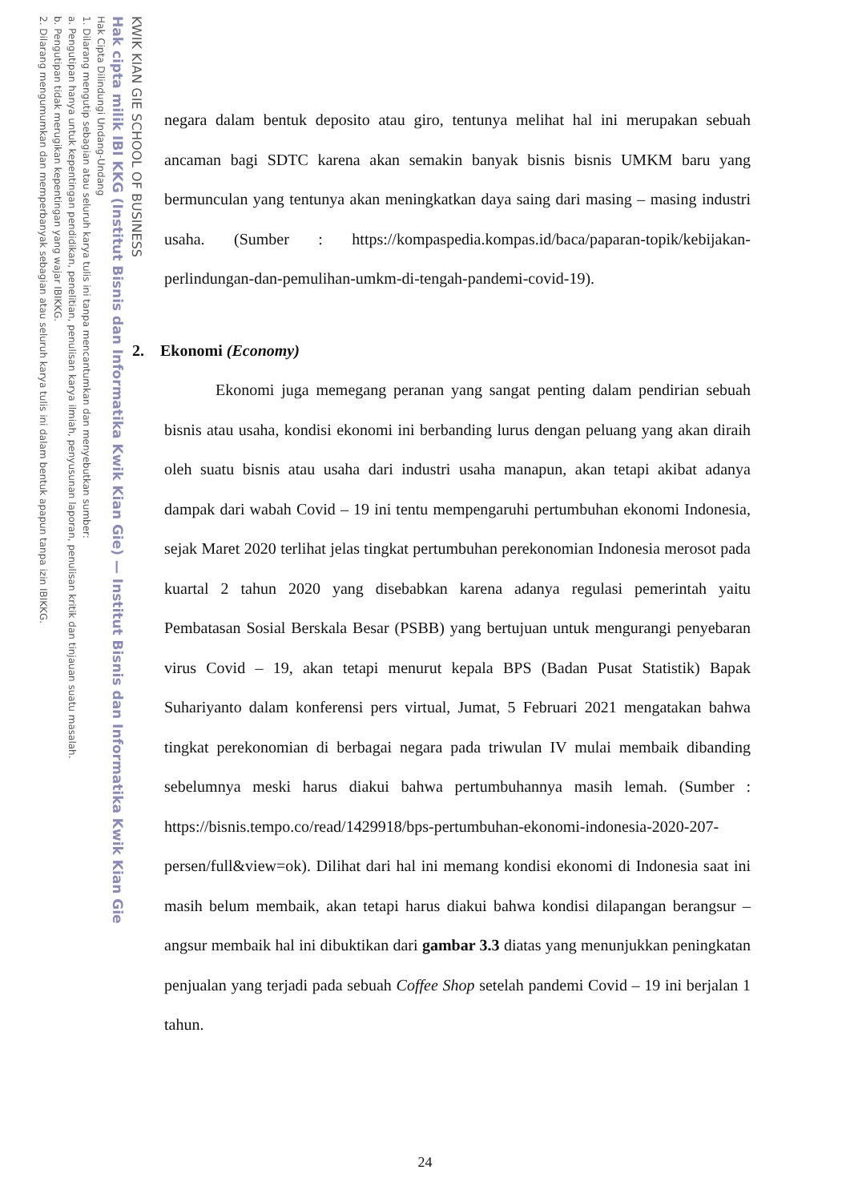KWIK KIAN GIE SCHOOL OF BUSINESS
Hak cipta milik IBI KKG (Institut Bisnis dan Informatika Kwik Kian Gie) — Institut Bisnis dan Informatika Kwik Kian Gie
Hak Cipta Dilindungi Undang-Undang
1. Dilarang mengutip sebagian atau seluruh karya tulis ini tanpa mencantumkan dan menyebutkan sumber:
a. Pengutipan hanya untuk kepentingan pendidikan, penelitian, penulisan karya ilmiah, penyusunan laporan, penulisan kritik dan tinjauan suatu masalah.
b. Pengutipan tidak merugikan kepentingan yang wajar IBIKKG.
2. Dilarang mengumumkan dan memperbanyak sebagian atau seluruh karya tulis ini dalam bentuk apapun tanpa izin IBIKKG.
negara dalam bentuk deposito atau giro, tentunya melihat hal ini merupakan sebuah ancaman bagi SDTC karena akan semakin banyak bisnis bisnis UMKM baru yang bermunculan yang tentunya akan meningkatkan daya saing dari masing – masing industri usaha. (Sumber : https://kompaspedia.kompas.id/baca/paparan-topik/kebijakan-perlindungan-dan-pemulihan-umkm-di-tengah-pandemi-covid-19).
2. Ekonomi (Economy)
Ekonomi juga memegang peranan yang sangat penting dalam pendirian sebuah bisnis atau usaha, kondisi ekonomi ini berbanding lurus dengan peluang yang akan diraih oleh suatu bisnis atau usaha dari industri usaha manapun, akan tetapi akibat adanya dampak dari wabah Covid – 19 ini tentu mempengaruhi pertumbuhan ekonomi Indonesia, sejak Maret 2020 terlihat jelas tingkat pertumbuhan perekonomian Indonesia merosot pada kuartal 2 tahun 2020 yang disebabkan karena adanya regulasi pemerintah yaitu Pembatasan Sosial Berskala Besar (PSBB) yang bertujuan untuk mengurangi penyebaran virus Covid – 19, akan tetapi menurut kepala BPS (Badan Pusat Statistik) Bapak Suhariyanto dalam konferensi pers virtual, Jumat, 5 Februari 2021 mengatakan bahwa tingkat perekonomian di berbagai negara pada triwulan IV mulai membaik dibanding sebelumnya meski harus diakui bahwa pertumbuhannya masih lemah. (Sumber : https://bisnis.tempo.co/read/1429918/bps-pertumbuhan-ekonomi-indonesia-2020-207-persen/full&view=ok). Dilihat dari hal ini memang kondisi ekonomi di Indonesia saat ini masih belum membaik, akan tetapi harus diakui bahwa kondisi dilapangan berangsur – angsur membaik hal ini dibuktikan dari gambar 3.3 diatas yang menunjukkan peningkatan penjualan yang terjadi pada sebuah Coffee Shop setelah pandemi Covid – 19 ini berjalan 1 tahun.
24